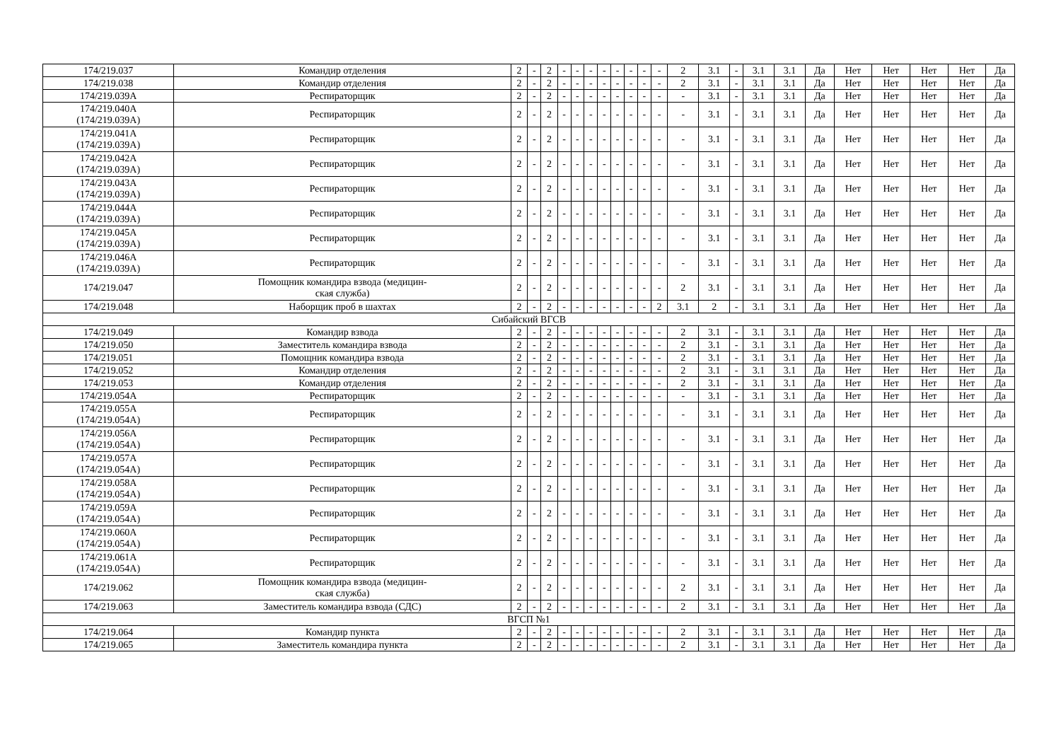| 174/219.037 | Командир отделения | 2 | - | 2 | - | - | - | - | - | - | - | - | 2 | 3.1 | - | 3.1 | 3.1 | Да | Нет | Нет | Нет | Нет | Да |
| 174/219.038 | Командир отделения | 2 | - | 2 | - | - | - | - | - | - | - | - | 2 | 3.1 | - | 3.1 | 3.1 | Да | Нет | Нет | Нет | Нет | Да |
| 174/219.039А | Респираторщик | 2 | - | 2 | - | - | - | - | - | - | - | - | - | 3.1 | - | 3.1 | 3.1 | Да | Нет | Нет | Нет | Нет | Да |
| 174/219.040А (174/219.039А) | Респираторщик | 2 | - | 2 | - | - | - | - | - | - | - | - | - | 3.1 | - | 3.1 | 3.1 | Да | Нет | Нет | Нет | Нет | Да |
| 174/219.041А (174/219.039А) | Респираторщик | 2 | - | 2 | - | - | - | - | - | - | - | - | - | 3.1 | - | 3.1 | 3.1 | Да | Нет | Нет | Нет | Нет | Да |
| 174/219.042А (174/219.039А) | Респираторщик | 2 | - | 2 | - | - | - | - | - | - | - | - | - | 3.1 | - | 3.1 | 3.1 | Да | Нет | Нет | Нет | Нет | Да |
| 174/219.043А (174/219.039А) | Респираторщик | 2 | - | 2 | - | - | - | - | - | - | - | - | - | 3.1 | - | 3.1 | 3.1 | Да | Нет | Нет | Нет | Нет | Да |
| 174/219.044А (174/219.039А) | Респираторщик | 2 | - | 2 | - | - | - | - | - | - | - | - | - | 3.1 | - | 3.1 | 3.1 | Да | Нет | Нет | Нет | Нет | Да |
| 174/219.045А (174/219.039А) | Респираторщик | 2 | - | 2 | - | - | - | - | - | - | - | - | - | 3.1 | - | 3.1 | 3.1 | Да | Нет | Нет | Нет | Нет | Да |
| 174/219.046А (174/219.039А) | Респираторщик | 2 | - | 2 | - | - | - | - | - | - | - | - | - | 3.1 | - | 3.1 | 3.1 | Да | Нет | Нет | Нет | Нет | Да |
| 174/219.047 | Помощник командира взвода (медицин- ская служба) | 2 | - | 2 | - | - | - | - | - | - | - | - | 2 | 3.1 | - | 3.1 | 3.1 | Да | Нет | Нет | Нет | Нет | Да |
| 174/219.048 | Наборщик проб в шахтах | 2 | - | 2 | - | - | - | - | - | - | - | 2 | 3.1 | 2 | - | 3.1 | 3.1 | Да | Нет | Нет | Нет | Нет | Да |
| Сибайский ВГСВ | | | | | | | | | | | | | | | | | | | | | | | |
| 174/219.049 | Командир взвода | 2 | - | 2 | - | - | - | - | - | - | - | - | 2 | 3.1 | - | 3.1 | 3.1 | Да | Нет | Нет | Нет | Нет | Да |
| 174/219.050 | Заместитель командира взвода | 2 | - | 2 | - | - | - | - | - | - | - | - | 2 | 3.1 | - | 3.1 | 3.1 | Да | Нет | Нет | Нет | Нет | Да |
| 174/219.051 | Помощник командира взвода | 2 | - | 2 | - | - | - | - | - | - | - | - | 2 | 3.1 | - | 3.1 | 3.1 | Да | Нет | Нет | Нет | Нет | Да |
| 174/219.052 | Командир отделения | 2 | - | 2 | - | - | - | - | - | - | - | - | 2 | 3.1 | - | 3.1 | 3.1 | Да | Нет | Нет | Нет | Нет | Да |
| 174/219.053 | Командир отделения | 2 | - | 2 | - | - | - | - | - | - | - | - | 2 | 3.1 | - | 3.1 | 3.1 | Да | Нет | Нет | Нет | Нет | Да |
| 174/219.054А | Респираторщик | 2 | - | 2 | - | - | - | - | - | - | - | - | - | 3.1 | - | 3.1 | 3.1 | Да | Нет | Нет | Нет | Нет | Да |
| 174/219.055А (174/219.054А) | Респираторщик | 2 | - | 2 | - | - | - | - | - | - | - | - | - | 3.1 | - | 3.1 | 3.1 | Да | Нет | Нет | Нет | Нет | Да |
| 174/219.056А (174/219.054А) | Респираторщик | 2 | - | 2 | - | - | - | - | - | - | - | - | - | 3.1 | - | 3.1 | 3.1 | Да | Нет | Нет | Нет | Нет | Да |
| 174/219.057А (174/219.054А) | Респираторщик | 2 | - | 2 | - | - | - | - | - | - | - | - | - | 3.1 | - | 3.1 | 3.1 | Да | Нет | Нет | Нет | Нет | Да |
| 174/219.058А (174/219.054А) | Респираторщик | 2 | - | 2 | - | - | - | - | - | - | - | - | - | 3.1 | - | 3.1 | 3.1 | Да | Нет | Нет | Нет | Нет | Да |
| 174/219.059А (174/219.054А) | Респираторщик | 2 | - | 2 | - | - | - | - | - | - | - | - | - | 3.1 | - | 3.1 | 3.1 | Да | Нет | Нет | Нет | Нет | Да |
| 174/219.060А (174/219.054А) | Респираторщик | 2 | - | 2 | - | - | - | - | - | - | - | - | - | 3.1 | - | 3.1 | 3.1 | Да | Нет | Нет | Нет | Нет | Да |
| 174/219.061А (174/219.054А) | Респираторщик | 2 | - | 2 | - | - | - | - | - | - | - | - | - | 3.1 | - | 3.1 | 3.1 | Да | Нет | Нет | Нет | Нет | Да |
| 174/219.062 | Помощник командира взвода (медицин- ская служба) | 2 | - | 2 | - | - | - | - | - | - | - | - | 2 | 3.1 | - | 3.1 | 3.1 | Да | Нет | Нет | Нет | Нет | Да |
| 174/219.063 | Заместитель командира взвода (СДС) | 2 | - | 2 | - | - | - | - | - | - | - | - | 2 | 3.1 | - | 3.1 | 3.1 | Да | Нет | Нет | Нет | Нет | Да |
| ВГСП №1 | | | | | | | | | | | | | | | | | | | | | | | |
| 174/219.064 | Командир пункта | 2 | - | 2 | - | - | - | - | - | - | - | - | 2 | 3.1 | - | 3.1 | 3.1 | Да | Нет | Нет | Нет | Нет | Да |
| 174/219.065 | Заместитель командира пункта | 2 | - | 2 | - | - | - | - | - | - | - | - | 2 | 3.1 | - | 3.1 | 3.1 | Да | Нет | Нет | Нет | Нет | Да |